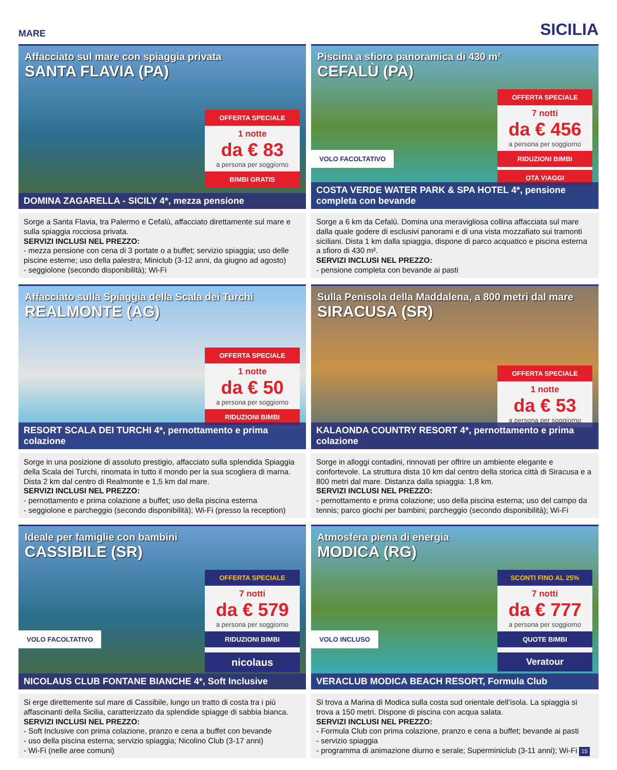MARE SICILIA
Affacciato sul mare con spiaggia privata
SANTA FLAVIA (PA)
OFFERTA SPECIALE
1 notte
da € 83
a persona per soggiorno
BIMBI GRATIS
DOMINA ZAGARELLA - SICILY 4*, mezza pensione
Sorge a Santa Flavia, tra Palermo e Cefalù, affacciato direttamente sul mare e sulla spiaggia rocciosa privata.
SERVIZI INCLUSI NEL PREZZO:
- mezza pensione con cena di 3 portate o a buffet; servizio spiaggia; uso delle piscine esterne; uso della palestra; Miniclub (3-12 anni, da giugno ad agosto)
- seggiolone (secondo disponibilità); Wi-Fi
Piscina a sfioro panoramica di 430 m²
CEFALÙ (PA)
OFFERTA SPECIALE
7 notti
da € 456
a persona per soggiorno
RIDUZIONI BIMBI
OTA VIAGGI
VOLO FACOLTATIVO
COSTA VERDE WATER PARK & SPA HOTEL 4*, pensione completa con bevande
Sorge a 6 km da Cefalù. Domina una meravigliosa collina affacciata sul mare dalla quale godere di esclusivi panorami e di una vista mozzafiato sui tramonti siciliani. Dista 1 km dalla spiaggia, dispone di parco acquatico e piscina esterna a sfioro di 430 m².
SERVIZI INCLUSI NEL PREZZO:
- pensione completa con bevande ai pasti
Affacciato sulla Spiaggia della Scala dei Turchi
REALMONTE (AG)
OFFERTA SPECIALE
1 notte
da € 50
a persona per soggiorno
RIDUZIONI BIMBI
RESORT SCALA DEI TURCHI 4*, pernottamento e prima colazione
Sorge in una posizione di assoluto prestigio, affacciato sulla splendida Spiaggia della Scala dei Turchi, rinomata in tutto il mondo per la sua scogliera di marna. Dista 2 km dal centro di Realmonte e 1,5 km dal mare.
SERVIZI INCLUSI NEL PREZZO:
- pernottamento e prima colazione a buffet; uso della piscina esterna
- seggiolone e parcheggio (secondo disponibilità); Wi-Fi (presso la reception)
Sulla Penisola della Maddalena, a 800 metri dal mare
SIRACUSA (SR)
OFFERTA SPECIALE
1 notte
da € 53
a persona per soggiorno
KALAONDA COUNTRY RESORT 4*, pernottamento e prima colazione
Sorge in alloggi contadini, rinnovati per offrire un ambiente elegante e confortevole. La struttura dista 10 km dal centro della storica città di Siracusa e a 800 metri dal mare. Distanza dalla spiaggia: 1,8 km.
SERVIZI INCLUSI NEL PREZZO:
- pernottamento e prima colazione; uso della piscina esterna; uso del campo da tennis; parco giochi per bambini; parcheggio (secondo disponibilità); Wi-Fi
Ideale per famiglie con bambini
CASSIBILE (SR)
OFFERTA SPECIALE
7 notti
da € 579
a persona per soggiorno
RIDUZIONI BIMBI
nicolaus
VOLO FACOLTATIVO
NICOLAUS CLUB FONTANE BIANCHE 4*, Soft Inclusive
Si erge direttemente sul mare di Cassibile, lungo un tratto di costa tra i più affascinanti della Sicilia, caratterizzato da splendide spiagge di sabbia bianca.
SERVIZI INCLUSI NEL PREZZO:
- Soft Inclusive con prima colazione, pranzo e cena a buffet con bevande
- uso della piscina esterna; servizio spiaggia; Nicolino Club (3-17 anni)
- Wi-Fi (nelle aree comuni)
Atmosfera piena di energia
MODICA (RG)
SCONTI FINO AL 25%
7 notti
da € 777
a persona per soggiorno
QUOTE BIMBI
Veratour
VOLO INCLUSO
VERACLUB MODICA BEACH RESORT, Formula Club
Si trova a Marina di Modica sulla costa sud orientale dell’isola. La spiaggia si trova a 150 metri. Dispone di piscina con acqua salata.
SERVIZI INCLUSI NEL PREZZO:
- Formula Club con prima colazione, pranzo e cena a buffet; bevande ai pasti
- servizio spiaggia
- programma di animazione diurno e serale; Superminiclub (3-11 anni); Wi-Fi 15